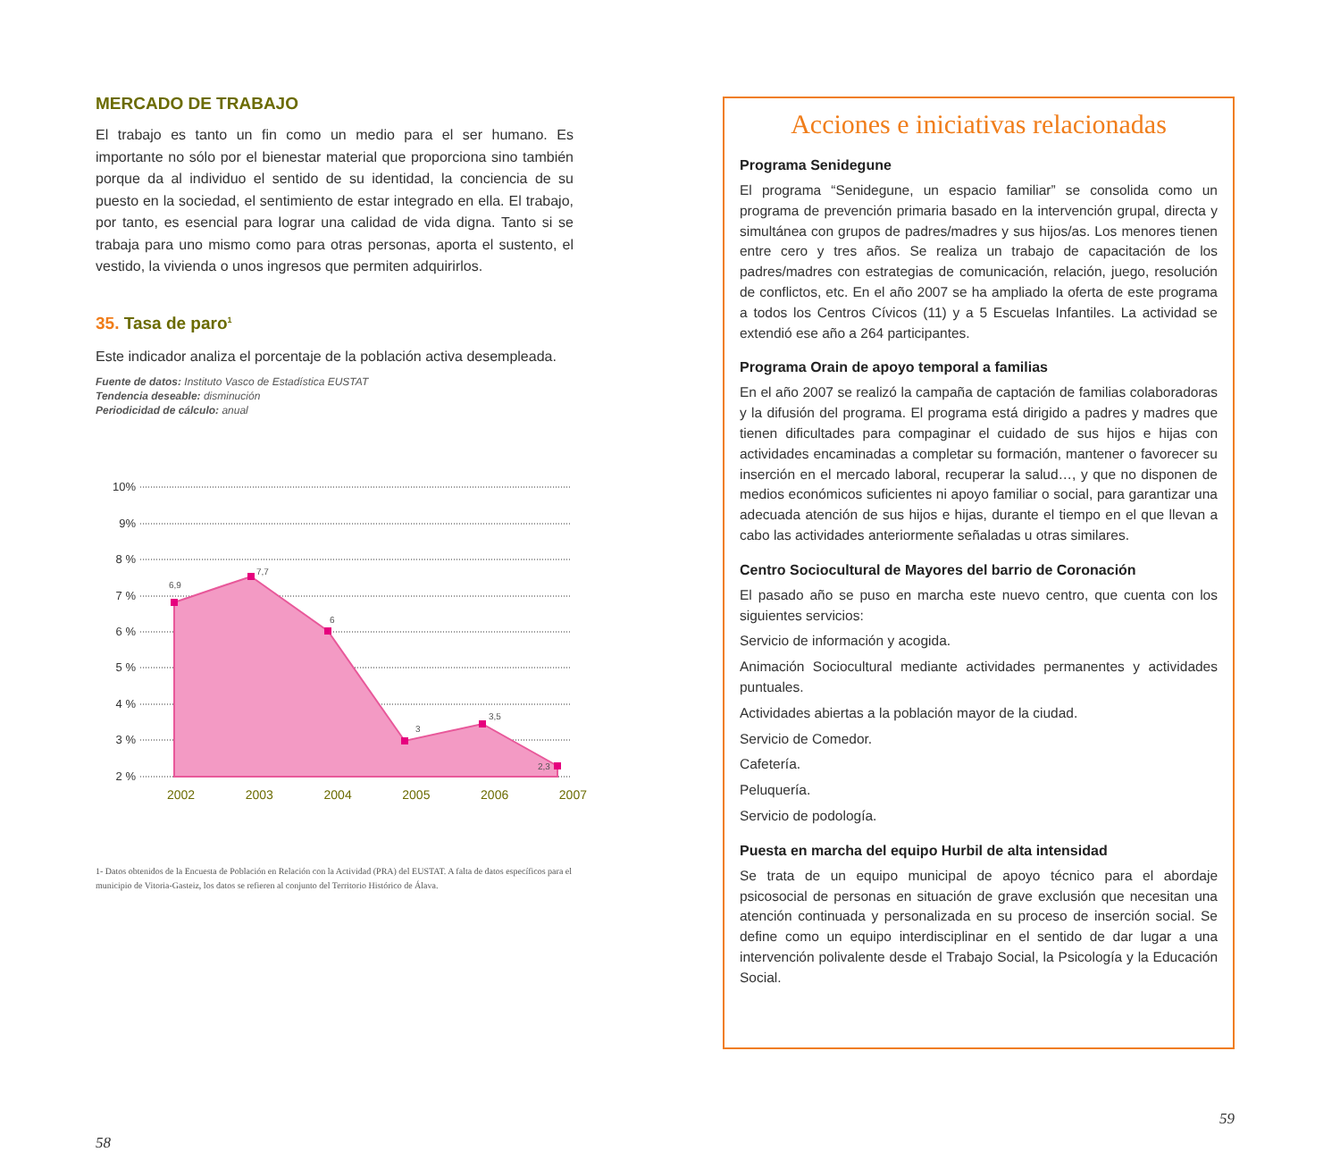MERCADO DE TRABAJO
El trabajo es tanto un fin como un medio para el ser humano. Es importante no sólo por el bienestar material que proporciona sino también porque da al individuo el sentido de su identidad, la conciencia de su puesto en la sociedad, el sentimiento de estar integrado en ella. El trabajo, por tanto, es esencial para lograr una calidad de vida digna. Tanto si se trabaja para uno mismo como para otras personas, aporta el sustento, el vestido, la vivienda o unos ingresos que permiten adquirirlos.
35. Tasa de paro<sup>1</sup>
Este indicador analiza el porcentaje de la población activa desempleada.
Fuente de datos: Instituto Vasco de Estadística EUSTAT
Tendencia deseable: disminución
Periodicidad de cálculo: anual
10%
9%
8 %
7 %
6 %
5 %
4 %
3 %
2 %
6,9
7,7
6
3
3,5
2,3
2002 2003 2004 2005 2006 2007
1- Datos obtenidos de la Encuesta de Población en Relación con la Actividad (PRA) del EUSTAT. A falta de datos específicos para el municipio de Vitoria-Gasteiz, los datos se refieren al conjunto del Territorio Histórico de Álava.
58
Acciones e iniciativas relacionadas
Programa Senidegune
El programa “Senidegune, un espacio familiar” se consolida como un programa de prevención primaria basado en la intervención grupal, directa y simultánea con grupos de padres/madres y sus hijos/as. Los menores tienen entre cero y tres años. Se realiza un trabajo de capacitación de los padres/madres con estrategias de comunicación, relación, juego, resolución de conflictos, etc. En el año 2007 se ha ampliado la oferta de este programa a todos los Centros Cívicos (11) y a 5 Escuelas Infantiles. La actividad se extendió ese año a 264 participantes.
Programa Orain de apoyo temporal a familias
En el año 2007 se realizó la campaña de captación de familias colaboradoras y la difusión del programa. El programa está dirigido a padres y madres que tienen dificultades para compaginar el cuidado de sus hijos e hijas con actividades encaminadas a completar su formación, mantener o favorecer su inserción en el mercado laboral, recuperar la salud…, y que no disponen de medios económicos suficientes ni apoyo familiar o social, para garantizar una adecuada atención de sus hijos e hijas, durante el tiempo en el que llevan a cabo las actividades anteriormente señaladas u otras similares.
Centro Sociocultural de Mayores del barrio de Coronación
El pasado año se puso en marcha este nuevo centro, que cuenta con los siguientes servicios:
Servicio de información y acogida.
Animación Sociocultural mediante actividades permanentes y actividades puntuales.
Actividades abiertas a la población mayor de la ciudad.
Servicio de Comedor.
Cafetería.
Peluquería.
Servicio de podología.
Puesta en marcha del equipo Hurbil de alta intensidad
Se trata de un equipo municipal de apoyo técnico para el abordaje psicosocial de personas en situación de grave exclusión que necesitan una atención continuada y personalizada en su proceso de inserción social. Se define como un equipo interdisciplinar en el sentido de dar lugar a una intervención polivalente desde el Trabajo Social, la Psicología y la Educación Social.
59